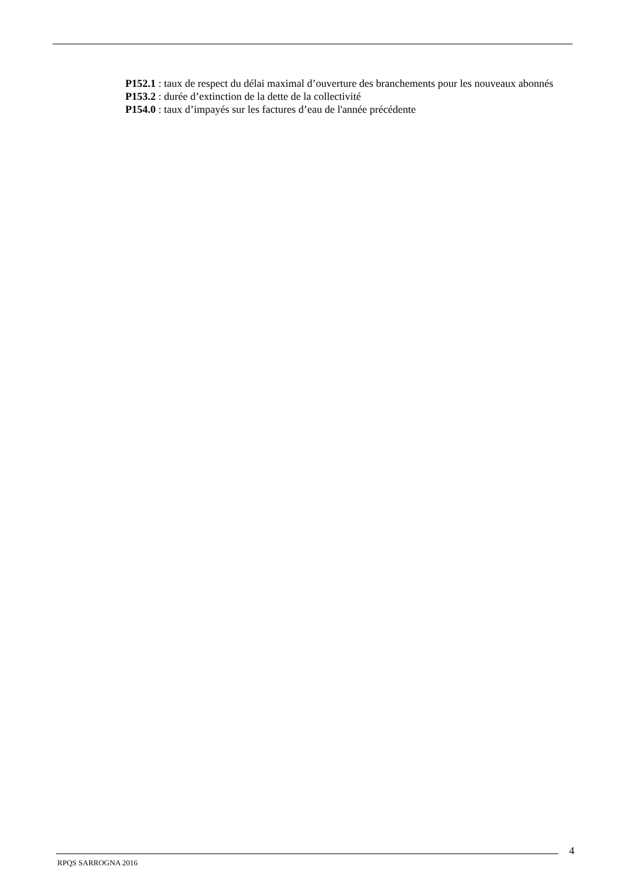P152.1 : taux de respect du délai maximal d’ouverture des branchements pour les nouveaux abonnés
P153.2 : durée d’extinction de la dette de la collectivité
P154.0 : taux d’impayés sur les factures d’eau de l'année précédente
4
RPQS SARROGNA 2016